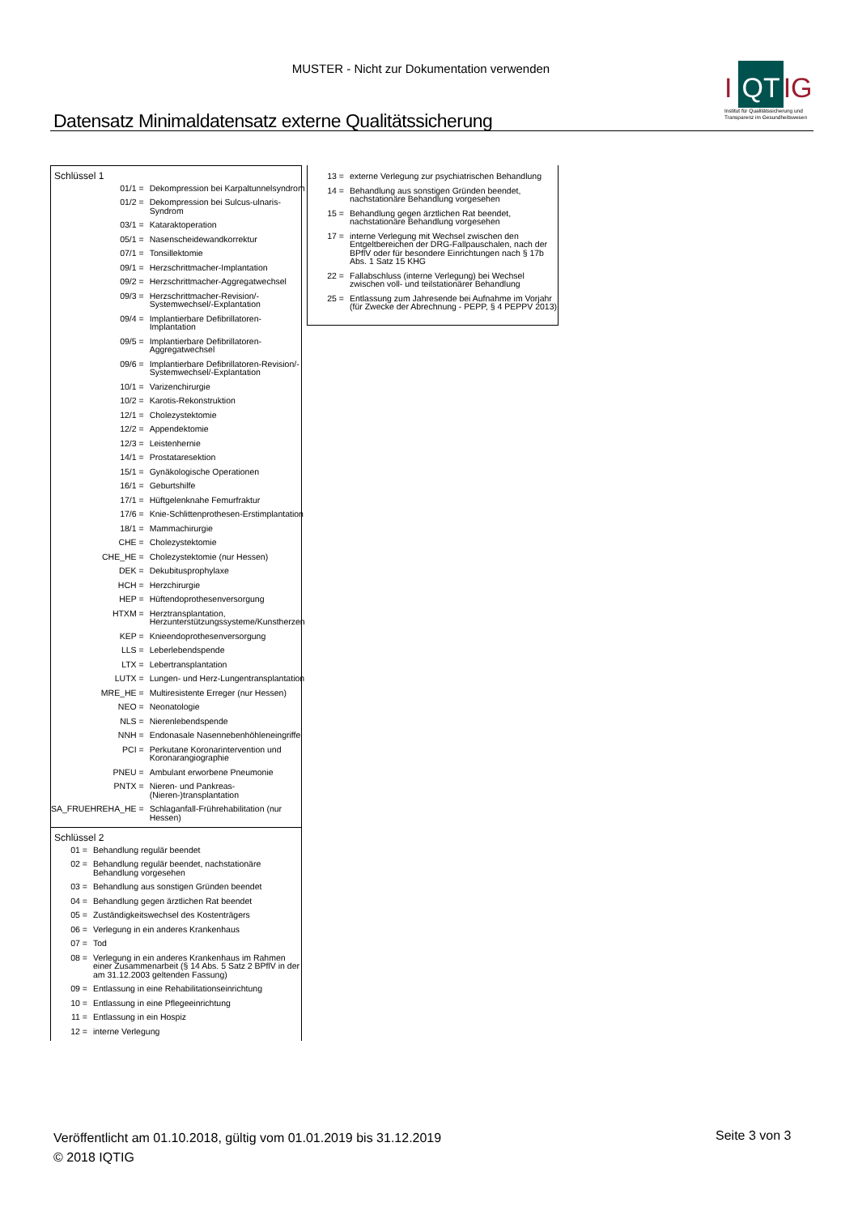MUSTER - Nicht zur Dokumentation verwenden
I QT IG
Institut für Qualitätssicherung und Transparenz im Gesundheitswesen
Datensatz Minimaldatensatz externe Qualitätssicherung
Schlüssel 1
| 01/1 = | Dekompression bei Karpaltunnelsyndrom |
| 01/2 = | Dekompression bei Sulcus-ulnaris-Syndrom |
| 03/1 = | Kataraktoperation |
| 05/1 = | Nasenscheidewandkorrektur |
| 07/1 = | Tonsillektomie |
| 09/1 = | Herzschrittmacher-Implantation |
| 09/2 = | Herzschrittmacher-Aggregatwechsel |
| 09/3 = | Herzschrittmacher-Revision/-Systemwechsel/-Explantation |
| 09/4 = | Implantierbare Defibrillatoren-Implantation |
| 09/5 = | Implantierbare Defibrillatoren-Aggregatwechsel |
| 09/6 = | Implantierbare Defibrillatoren-Revision/-Systemwechsel/-Explantation |
| 10/1 = | Varizenchirurgie |
| 10/2 = | Karotis-Rekonstruktion |
| 12/1 = | Cholezystektomie |
| 12/2 = | Appendektomie |
| 12/3 = | Leistenhernie |
| 14/1 = | Prostataresektion |
| 15/1 = | Gynäkologische Operationen |
| 16/1 = | Geburtshilfe |
| 17/1 = | Hüftgelenknahe Femurfraktur |
| 17/6 = | Knie-Schlittenprothesen-Erstimplantation |
| 18/1 = | Mammachirurgie |
| CHE = | Cholezystektomie |
| CHE_HE = | Cholezystektomie (nur Hessen) |
| DEK = | Dekubitusprophylaxe |
| HCH = | Herzchirurgie |
| HEP = | Hüftendoprothesenversorgung |
| HTXM = | Herztransplantation, Herzunterstützungssysteme/Kunstherzen |
| KEP = | Knieendoprothesenversorgung |
| LLS = | Leberlebendspende |
| LTX = | Lebertransplantation |
| LUTX = | Lungen- und Herz-Lungentransplantation |
| MRE_HE = | Multiresistente Erreger (nur Hessen) |
| NEO = | Neonatologie |
| NLS = | Nierenlebendspende |
| NNH = | Endonasale Nasennebenhöhleneingriffe |
| PCI = | Perkutane Koronarintervention und Koronarangiographie |
| PNEU = | Ambulant erworbene Pneumonie |
| PNTX = | Nieren- und Pankreas- (Nieren-)transplantation |
| SA_FRUEHREHA_HE = | Schlaganfall-Frührehabilitation (nur Hessen) |
Schlüssel 2
| 01 = | Behandlung regulär beendet |
| 02 = | Behandlung regulär beendet, nachstationäre Behandlung vorgesehen |
| 03 = | Behandlung aus sonstigen Gründen beendet |
| 04 = | Behandlung gegen ärztlichen Rat beendet |
| 05 = | Zuständigkeitswechsel des Kostenträgers |
| 06 = | Verlegung in ein anderes Krankenhaus |
| 07 = | Tod |
| 08 = | Verlegung in ein anderes Krankenhaus im Rahmen einer Zusammenarbeit (§ 14 Abs. 5 Satz 2 BPflV in der am 31.12.2003 geltenden Fassung) |
| 09 = | Entlassung in eine Rehabilitationseinrichtung |
| 10 = | Entlassung in eine Pflegeeinrichtung |
| 11 = | Entlassung in ein Hospiz |
| 12 = | interne Verlegung |
| 13 = | externe Verlegung zur psychiatrischen Behandlung |
| 14 = | Behandlung aus sonstigen Gründen beendet, nachstationäre Behandlung vorgesehen |
| 15 = | Behandlung gegen ärztlichen Rat beendet, nachstationäre Behandlung vorgesehen |
| 17 = | interne Verlegung mit Wechsel zwischen den Entgeltbereichen der DRG-Fallpauschalen, nach der BPflV oder für besondere Einrichtungen nach § 17b Abs. 1 Satz 15 KHG |
| 22 = | Fallabschluss (interne Verlegung) bei Wechsel zwischen voll- und teilstationärer Behandlung |
| 25 = | Entlassung zum Jahresende bei Aufnahme im Vorjahr (für Zwecke der Abrechnung - PEPP, § 4 PEPPV 2013) |
Veröffentlicht am 01.10.2018, gültig vom 01.01.2019 bis 31.12.2019
© 2018 IQTIG
Seite 3 von 3